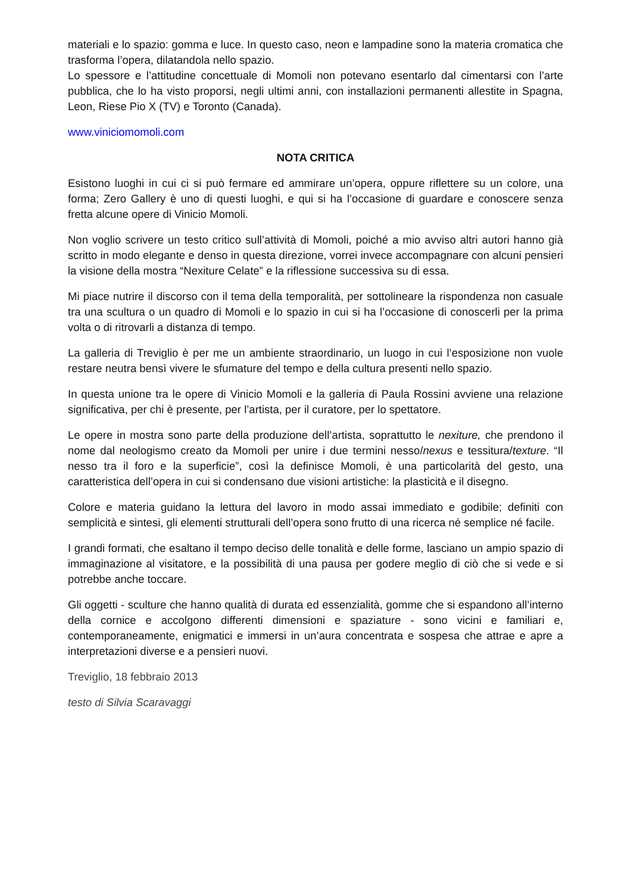materiali e lo spazio: gomma e luce. In questo caso, neon e lampadine sono la materia cromatica che trasforma l’opera, dilatandola nello spazio.
Lo spessore e l’attitudine concettuale di Momoli non potevano esentarlo dal cimentarsi con l’arte pubblica, che lo ha visto proporsi, negli ultimi anni, con installazioni permanenti allestite in Spagna, Leon, Riese Pio X (TV) e Toronto (Canada).
www.viniciomomoli.com
NOTA CRITICA
Esistono luoghi in cui ci si può fermare ed ammirare un’opera, oppure riflettere su un colore, una forma; Zero Gallery è uno di questi luoghi, e qui si ha l’occasione di guardare e conoscere senza fretta alcune opere di Vinicio Momoli.
Non voglio scrivere un testo critico sull’attività di Momoli, poiché a mio avviso altri autori hanno già scritto in modo elegante e denso in questa direzione, vorrei invece accompagnare con alcuni pensieri la visione della mostra “Nexiture Celate” e la riflessione successiva su di essa.
Mi piace nutrire il discorso con il tema della temporalità, per sottolineare la rispondenza non casuale tra una scultura o un quadro di Momoli e lo spazio in cui si ha l’occasione di conoscerli per la prima volta o di ritrovarli a distanza di tempo.
La galleria di Treviglio è per me un ambiente straordinario, un luogo in cui l’esposizione non vuole restare neutra bensì vivere le sfumature del tempo e della cultura presenti nello spazio.
In questa unione tra le opere di Vinicio Momoli e la galleria di Paula Rossini avviene una relazione significativa, per chi è presente, per l’artista, per il curatore, per lo spettatore.
Le opere in mostra sono parte della produzione dell’artista, soprattutto le nexiture, che prendono il nome dal neologismo creato da Momoli per unire i due termini nesso/nexus e tessitura/texture. “Il nesso tra il foro e la superficie”, così la definisce Momoli, è una particolarità del gesto, una caratteristica dell’opera in cui si condensano due visioni artistiche: la plasticità e il disegno.
Colore e materia guidano la lettura del lavoro in modo assai immediato e godibile; definiti con semplicità e sintesi, gli elementi strutturali dell’opera sono frutto di una ricerca né semplice né facile.
I grandi formati, che esaltano il tempo deciso delle tonalità e delle forme, lasciano un ampio spazio di immaginazione al visitatore, e la possibilità di una pausa per godere meglio di ciò che si vede e si potrebbe anche toccare.
Gli oggetti - sculture che hanno qualità di durata ed essenzialità, gomme che si espandono all’interno della cornice e accolgono differenti dimensioni e spaziature - sono vicini e familiari e, contemporaneamente, enigmatici e immersi in un’aura concentrata e sospesa che attrae e apre a interpretazioni diverse e a pensieri nuovi.
Treviglio, 18 febbraio 2013
testo di Silvia Scaravaggi